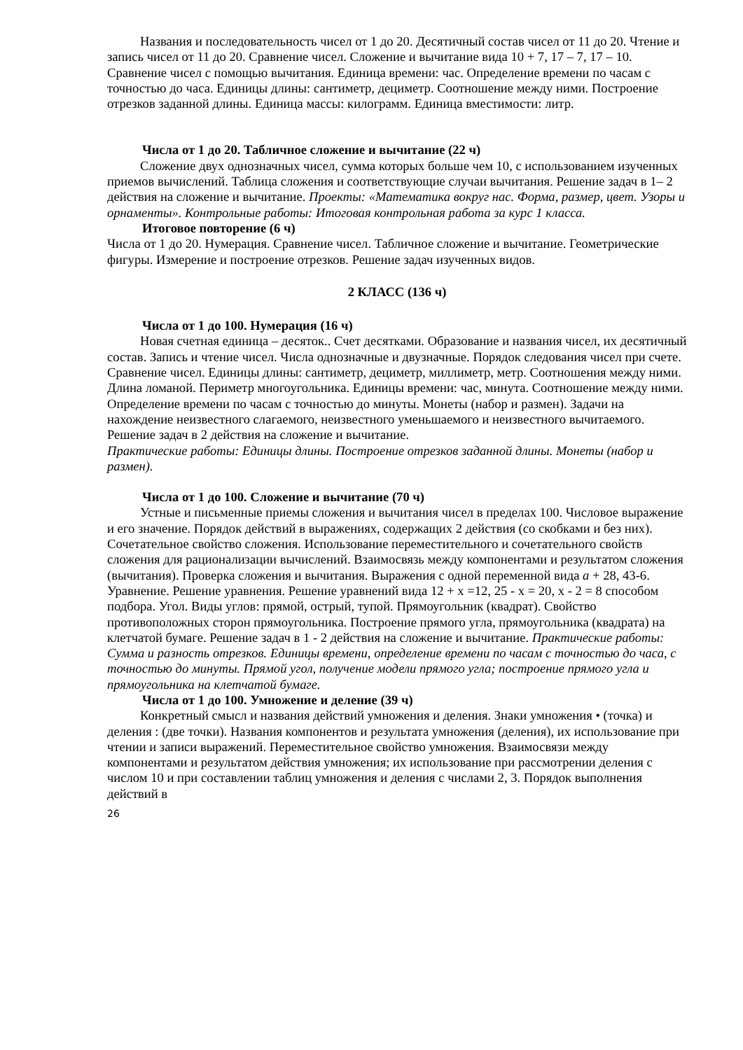Названия и последовательность чисел от 1 до 20. Десятичный состав чисел от 11 до 20. Чтение и запись чисел от 11 до 20. Сравнение чисел. Сложение и вычитание вида 10 + 7, 17 – 7, 17 – 10. Сравнение чисел с помощью вычитания. Единица времени: час. Определение времени по часам с точностью до часа. Единицы длины: сантиметр, дециметр. Соотношение между ними. Построение отрезков заданной длины. Единица массы: килограмм. Единица вместимости: литр.
Числа от 1 до 20. Табличное сложение и вычитание (22 ч)
Сложение двух однозначных чисел, сумма которых больше чем 10, с использованием изученных приемов вычислений. Таблица сложения и соответствующие случаи вычитания. Решение задач в 1– 2 действия на сложение и вычитание. Проекты: «Математика вокруг нас. Форма, размер, цвет. Узоры и орнаменты». Контрольные работы: Итоговая контрольная работа за курс 1 класса.
Итоговое повторение (6 ч)
Числа от 1 до 20. Нумерация. Сравнение чисел. Табличное сложение и вычитание. Геометрические фигуры. Измерение и построение отрезков. Решение задач изученных видов.
2 КЛАСС (136 ч)
Числа от 1 до 100. Нумерация (16 ч)
Новая счетная единица – десяток.. Счет десятками. Образование и названия чисел, их десятичный состав. Запись и чтение чисел. Числа однозначные и двузначные. Порядок следования чисел при счете. Сравнение чисел. Единицы длины: сантиметр, дециметр, миллиметр, метр. Соотношения между ними. Длина ломаной. Периметр многоугольника. Единицы времени: час, минута. Соотношение между ними. Определение времени по часам с точностью до минуты. Монеты (набор и размен). Задачи на нахождение неизвестного слагаемого, неизвестного уменьшаемого и неизвестного вычитаемого. Решение задач в 2 действия на сложение и вычитание.
Практические работы: Единицы длины. Построение отрезков заданной длины. Монеты (набор и размен).
Числа от 1 до 100. Сложение и вычитание (70 ч)
Устные и письменные приемы сложения и вычитания чисел в пределах 100. Числовое выражение и его значение. Порядок действий в выражениях, содержащих 2 действия (со скобками и без них). Сочетательное свойство сложения. Использование переместительного и сочетательного свойств сложения для рационализации вычислений. Взаимосвязь между компонентами и результатом сложения (вычитания). Проверка сложения и вычитания. Выражения с одной переменной вида а + 28, 43-6. Уравнение. Решение уравнения. Решение уравнений вида 12 + х =12, 25 - х = 20, х - 2 = 8 способом подбора. Угол. Виды углов: прямой, острый, тупой. Прямоугольник (квадрат). Свойство противоположных сторон прямоугольника. Построение прямого угла, прямоугольника (квадрата) на клетчатой бумаге. Решение задач в 1 - 2 действия на сложение и вычитание. Практические работы: Сумма и разность отрезков. Единицы времени, определение времени по часам с точностью до часа, с точностью до минуты. Прямой угол, получение модели прямого угла; построение прямого угла и прямоугольника на клетчатой бумаге.
Числа от 1 до 100. Умножение и деление (39 ч)
Конкретный смысл и названия действий умножения и деления. Знаки умножения • (точка) и деления : (две точки). Названия компонентов и результата умножения (деления), их использование при чтении и записи выражений. Переместительное свойство умножения. Взаимосвязи между компонентами и результатом действия умножения; их использование при рассмотрении деления с числом 10 и при составлении таблиц умножения и деления с числами 2, 3. Порядок выполнения действий в
26